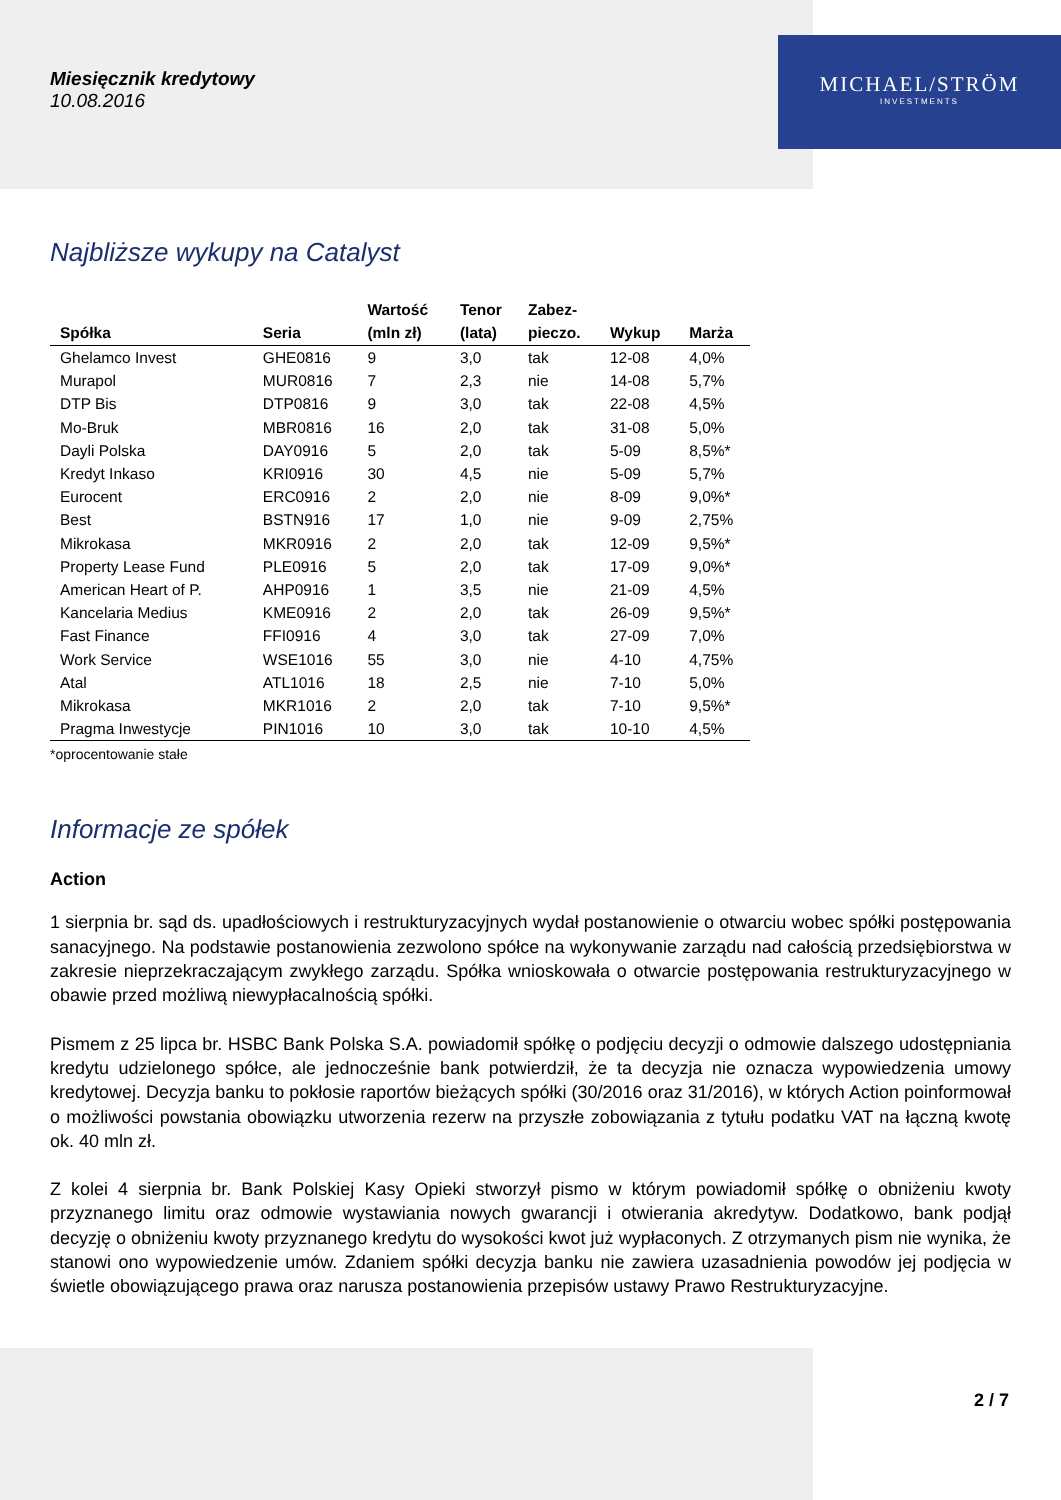Miesięcznik kredytowy
10.08.2016
MICHAEL/STRÖM
INVESTMENTS
Najbliższe wykupy na Catalyst
| Spółka | Seria | Wartość (mln zł) | Tenor (lata) | Zabez- pieczo. | Wykup | Marża |
| --- | --- | --- | --- | --- | --- | --- |
| Ghelamco Invest | GHE0816 | 9 | 3,0 | tak | 12-08 | 4,0% |
| Murapol | MUR0816 | 7 | 2,3 | nie | 14-08 | 5,7% |
| DTP Bis | DTP0816 | 9 | 3,0 | tak | 22-08 | 4,5% |
| Mo-Bruk | MBR0816 | 16 | 2,0 | tak | 31-08 | 5,0% |
| Dayli Polska | DAY0916 | 5 | 2,0 | tak | 5-09 | 8,5%* |
| Kredyt Inkaso | KRI0916 | 30 | 4,5 | nie | 5-09 | 5,7% |
| Eurocent | ERC0916 | 2 | 2,0 | nie | 8-09 | 9,0%* |
| Best | BSTN916 | 17 | 1,0 | nie | 9-09 | 2,75% |
| Mikrokasa | MKR0916 | 2 | 2,0 | tak | 12-09 | 9,5%* |
| Property Lease Fund | PLE0916 | 5 | 2,0 | tak | 17-09 | 9,0%* |
| American Heart of P. | AHP0916 | 1 | 3,5 | nie | 21-09 | 4,5% |
| Kancelaria Medius | KME0916 | 2 | 2,0 | tak | 26-09 | 9,5%* |
| Fast Finance | FFI0916 | 4 | 3,0 | tak | 27-09 | 7,0% |
| Work Service | WSE1016 | 55 | 3,0 | nie | 4-10 | 4,75% |
| Atal | ATL1016 | 18 | 2,5 | nie | 7-10 | 5,0% |
| Mikrokasa | MKR1016 | 2 | 2,0 | tak | 7-10 | 9,5%* |
| Pragma Inwestycje | PIN1016 | 10 | 3,0 | tak | 10-10 | 4,5% |
*oprocentowanie stałe
Informacje ze spółek
Action
1 sierpnia br. sąd ds. upadłościowych i restrukturyzacyjnych wydał postanowienie o otwarciu wobec spółki postępowania sanacyjnego. Na podstawie postanowienia zezwolono spółce na wykonywanie zarządu nad całością przedsiębiorstwa w zakresie nieprzekraczającym zwykłego zarządu. Spółka wnioskowała o otwarcie postępowania restrukturyzacyjnego w obawie przed możliwą niewypłacalnością spółki.
Pismem z 25 lipca br. HSBC Bank Polska S.A. powiadomił spółkę o podjęciu decyzji o odmowie dalszego udostępniania kredytu udzielonego spółce, ale jednocześnie bank potwierdził, że ta decyzja nie oznacza wypowiedzenia umowy kredytowej. Decyzja banku to pokłosie raportów bieżących spółki (30/2016 oraz 31/2016), w których Action poinformował o możliwości powstania obowiązku utworzenia rezerw na przyszłe zobowiązania z tytułu podatku VAT na łączną kwotę ok. 40 mln zł.
Z kolei 4 sierpnia br. Bank Polskiej Kasy Opieki stworzył pismo w którym powiadomił spółkę o obniżeniu kwoty przyznanego limitu oraz odmowie wystawiania nowych gwarancji i otwierania akredytyw. Dodatkowo, bank podjął decyzję o obniżeniu kwoty przyznanego kredytu do wysokości kwot już wypłaconych. Z otrzymanych pism nie wynika, że stanowi ono wypowiedzenie umów. Zdaniem spółki decyzja banku nie zawiera uzasadnienia powodów jej podjęcia w świetle obowiązującego prawa oraz narusza postanowienia przepisów ustawy Prawo Restrukturyzacyjne.
2 / 7